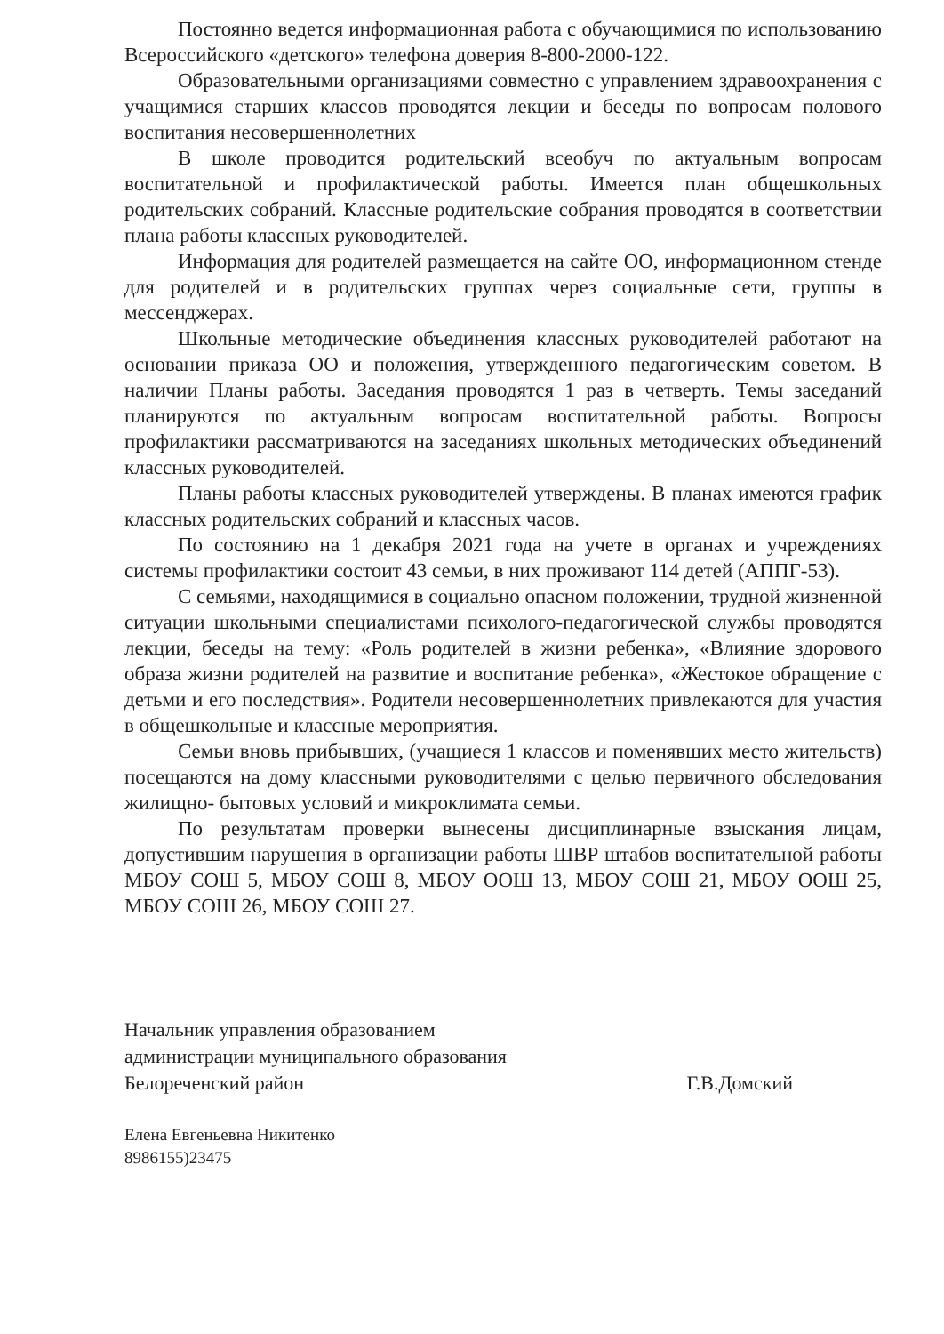Постоянно ведется информационная работа с обучающимися по использованию Всероссийского «детского» телефона доверия 8-800-2000-122.
Образовательными организациями совместно с управлением здравоохранения с учащимися старших классов проводятся лекции и беседы по вопросам полового воспитания несовершеннолетних
В школе проводится родительский всеобуч по актуальным вопросам воспитательной и профилактической работы. Имеется план общешкольных родительских собраний. Классные родительские собрания проводятся в соответствии плана работы классных руководителей.
Информация для родителей размещается на сайте ОО, информационном стенде для родителей и в родительских группах через социальные сети, группы в мессенджерах.
Школьные методические объединения классных руководителей работают на основании приказа ОО и положения, утвержденного педагогическим советом. В наличии Планы работы. Заседания проводятся 1 раз в четверть. Темы заседаний планируются по актуальным вопросам воспитательной работы. Вопросы профилактики рассматриваются на заседаниях школьных методических объединений классных руководителей.
Планы работы классных руководителей утверждены. В планах имеются график классных родительских собраний и классных часов.
По состоянию на 1 декабря 2021 года на учете в органах и учреждениях системы профилактики состоит 43 семьи, в них проживают 114 детей (АППГ-53).
С семьями, находящимися в социально опасном положении, трудной жизненной ситуации школьными специалистами психолого-педагогической службы проводятся лекции, беседы на тему: «Роль родителей в жизни ребенка», «Влияние здорового образа жизни родителей на развитие и воспитание ребенка», «Жестокое обращение с детьми и его последствия». Родители несовершеннолетних привлекаются для участия в общешкольные и классные мероприятия.
Семьи вновь прибывших, (учащиеся 1 классов и поменявших место жительств) посещаются на дому классными руководителями с целью первичного обследования жилищно- бытовых условий и микроклимата семьи.
По результатам проверки вынесены дисциплинарные взыскания лицам, допустившим нарушения в организации работы ШВР штабов воспитательной работы МБОУ СОШ 5, МБОУ СОШ 8, МБОУ ООШ 13, МБОУ СОШ 21, МБОУ ООШ 25, МБОУ СОШ 26, МБОУ СОШ 27.
Начальник управления образованием
администрации муниципального образования
Белореченский район Г.В.Домский
Елена Евгеньевна Никитенко
8986155)23475